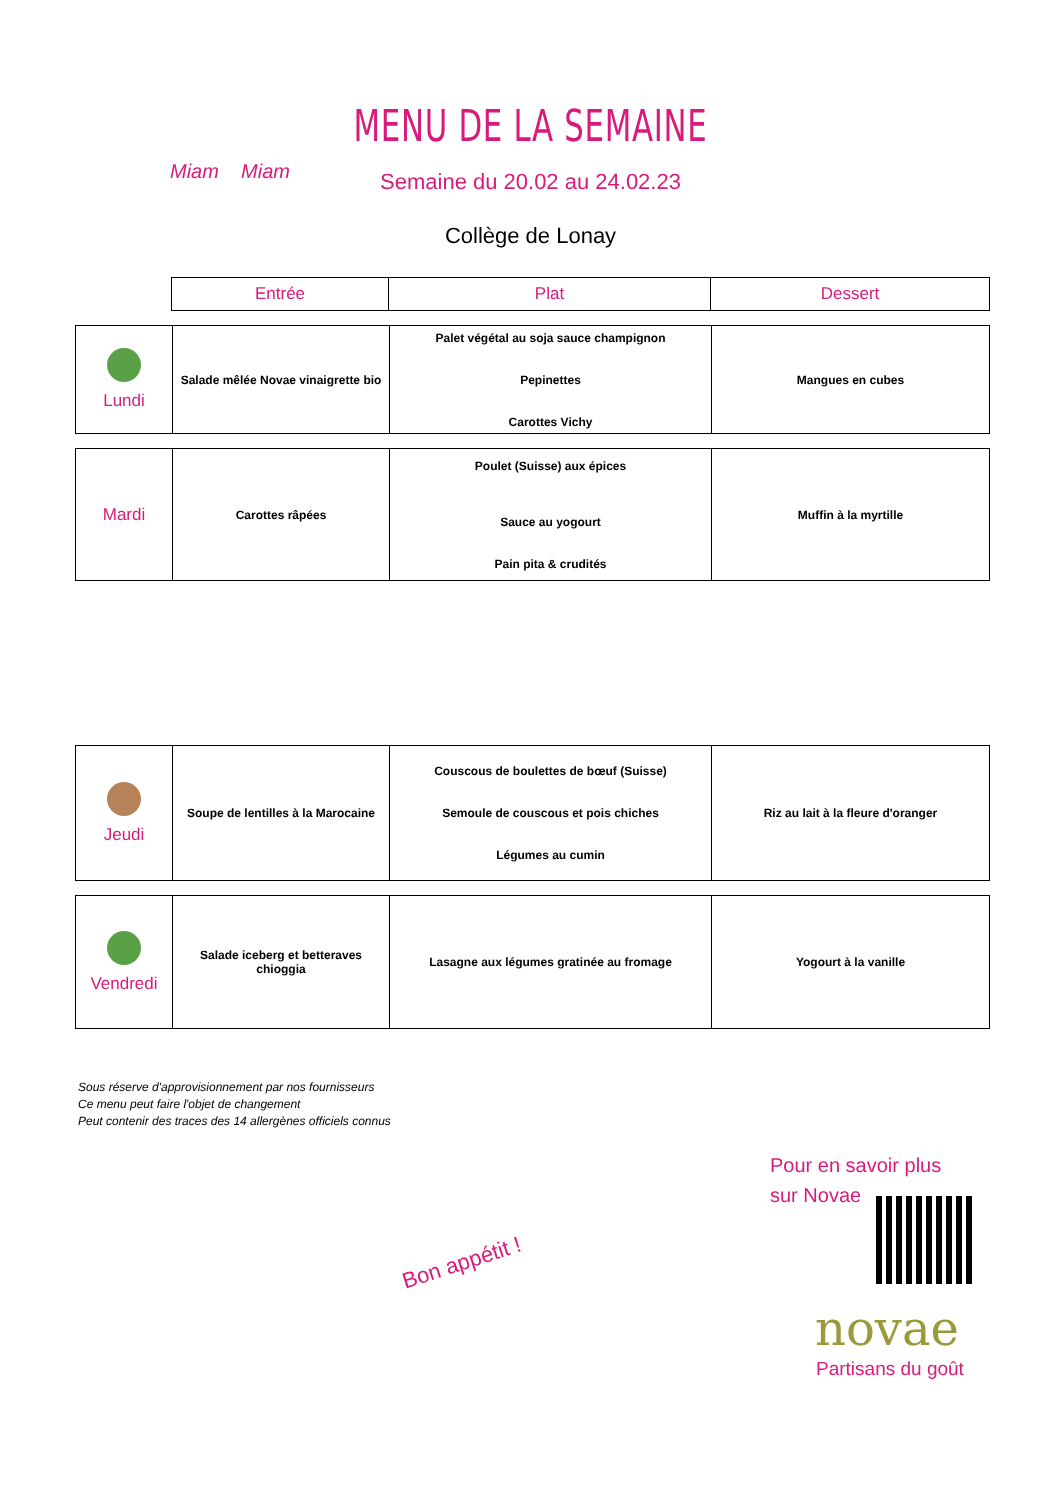Miam Miam
MENU DE LA SEMAINE
Semaine du 20.02 au 24.02.23
Collège de Lonay
| Entrée | Plat | Dessert |
| Lundi | Salade mêlée Novae vinaigrette bio | Palet végétal au soja sauce champignon Pepinettes Carottes Vichy | Mangues en cubes |
| Mardi | Carottes râpées | Poulet (Suisse) aux épices Sauce au yogourt Pain pita & crudités | Muffin à la myrtille |
| Jeudi | Soupe de lentilles à la Marocaine | Couscous de boulettes de bœuf (Suisse) Semoule de couscous et pois chiches Légumes au cumin | Riz au lait à la fleure d'oranger |
| Vendredi | Salade iceberg et betteraves chioggia | Lasagne aux légumes gratinée au fromage | Yogourt à la vanille |
Sous réserve d'approvisionnement par nos fournisseurs
Ce menu peut faire l'objet de changement
Peut contenir des traces des 14 allergènes officiels connus
Bon appétit !
Pour en savoir plus
sur Novae
novae
Partisans du goût